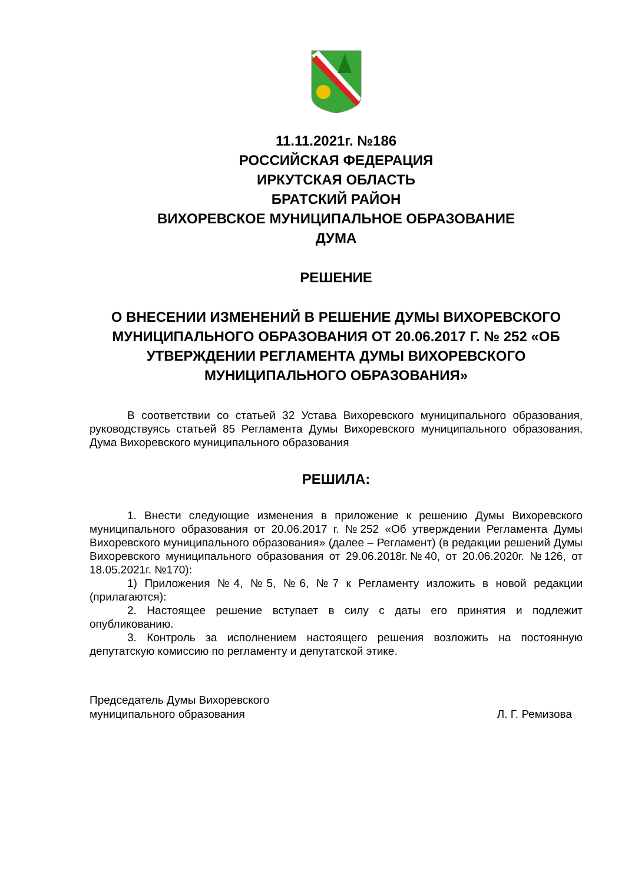11.11.2021г. №186
РОССИЙСКАЯ ФЕДЕРАЦИЯ
ИРКУТСКАЯ ОБЛАСТЬ
БРАТСКИЙ РАЙОН
ВИХОРЕВСКОЕ МУНИЦИПАЛЬНОЕ ОБРАЗОВАНИЕ
ДУМА
РЕШЕНИЕ
О ВНЕСЕНИИ ИЗМЕНЕНИЙ В РЕШЕНИЕ ДУМЫ ВИХОРЕВСКОГО МУНИЦИПАЛЬНОГО ОБРАЗОВАНИЯ ОТ 20.06.2017 Г. № 252 «ОБ УТВЕРЖДЕНИИ РЕГЛАМЕНТА ДУМЫ ВИХОРЕВСКОГО МУНИЦИПАЛЬНОГО ОБРАЗОВАНИЯ»
В соответствии со статьей 32 Устава Вихоревского муниципального образования, руководствуясь статьей 85 Регламента Думы Вихоревского муниципального образования, Дума Вихоревского муниципального образования
РЕШИЛА:
1. Внести следующие изменения в приложение к решению Думы Вихоревского муниципального образования от 20.06.2017 г. №252 «Об утверждении Регламента Думы Вихоревского муниципального образования» (далее – Регламент) (в редакции решений Думы Вихоревского муниципального образования от 29.06.2018г.№40, от 20.06.2020г. №126, от 18.05.2021г. №170):
1) Приложения №4, №5, №6, №7 к Регламенту изложить в новой редакции (прилагаются):
2. Настоящее решение вступает в силу с даты его принятия и подлежит опубликованию.
3. Контроль за исполнением настоящего решения возложить на постоянную депутатскую комиссию по регламенту и депутатской этике.
Председатель Думы Вихоревского
муниципального образования
Л. Г. Ремизова